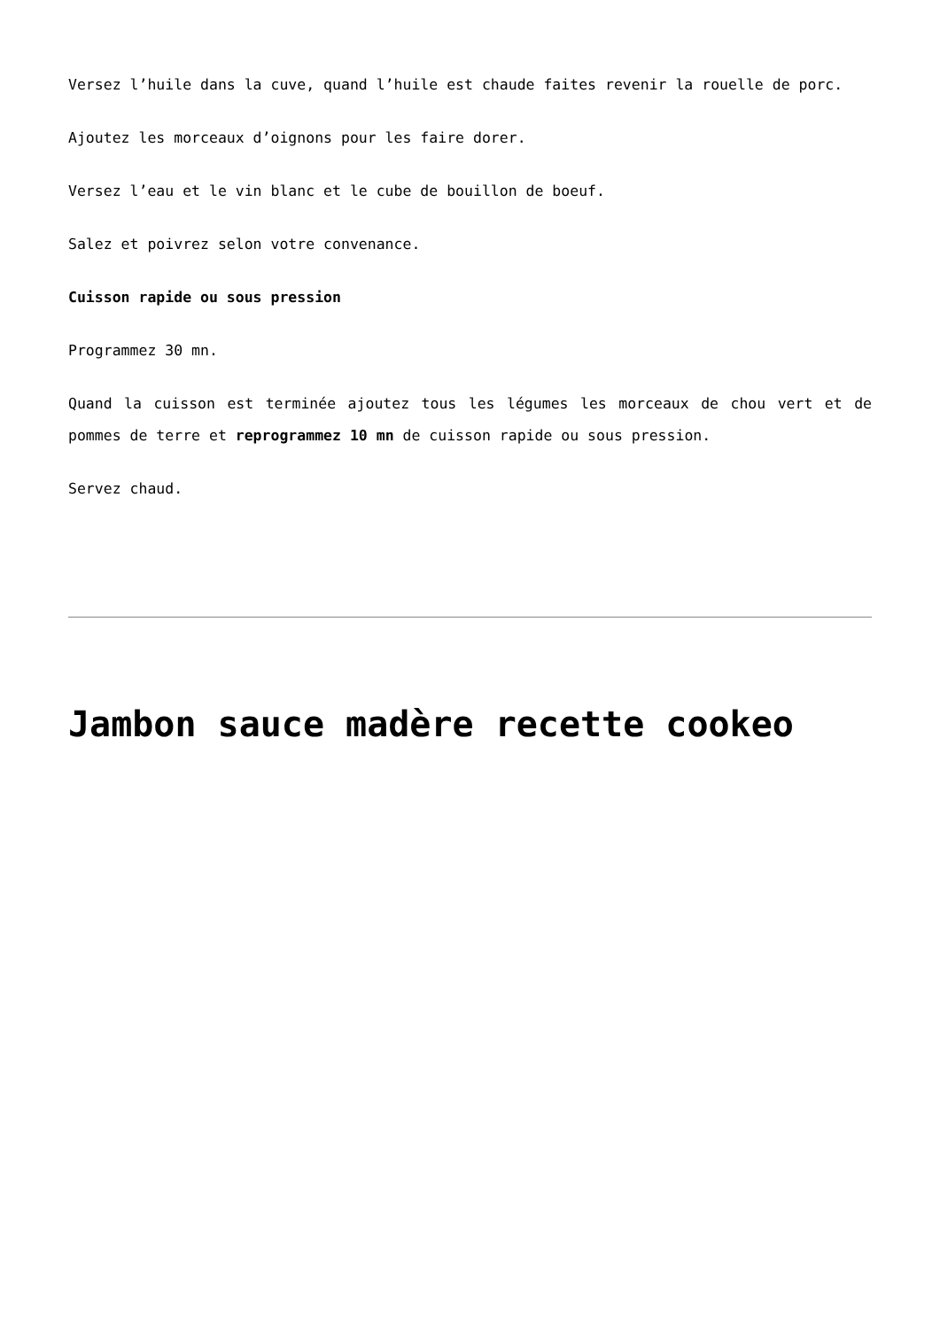Versez l’huile dans la cuve, quand l’huile est chaude faites revenir la rouelle de porc.
Ajoutez les morceaux d’oignons pour les faire dorer.
Versez l’eau et le vin blanc et le cube de bouillon de boeuf.
Salez et poivrez selon votre convenance.
Cuisson rapide ou sous pression
Programmez 30 mn.
Quand la cuisson est terminée ajoutez tous les légumes les morceaux de chou vert et de pommes de terre et reprogrammez 10 mn de cuisson rapide ou sous pression.
Servez chaud.
Jambon sauce madère recette cookeo